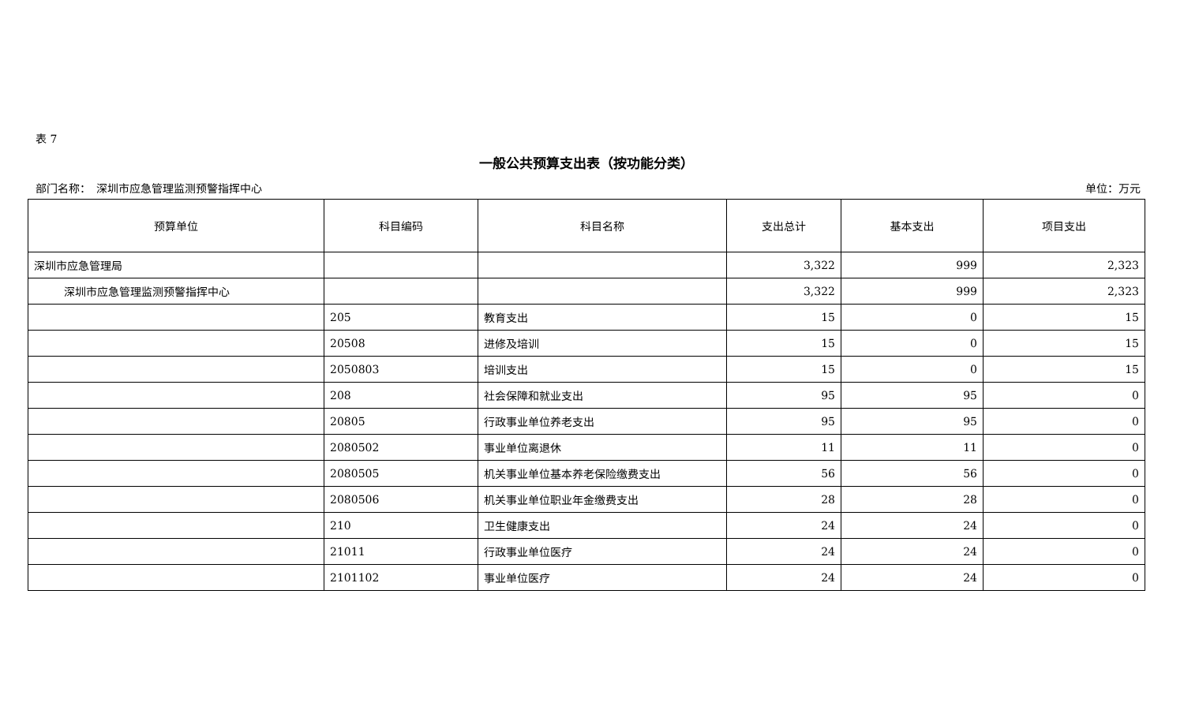表 7
一般公共预算支出表（按功能分类）
部门名称：　深圳市应急管理监测预警指挥中心 单位：万元
| 预算单位 | 科目编码 | 科目名称 | 支出总计 | 基本支出 | 项目支出 |
| --- | --- | --- | --- | --- | --- |
| 深圳市应急管理局 | | | 3,322 | 999 | 2,323 |
| 深圳市应急管理监测预警指挥中心 | | | 3,322 | 999 | 2,323 |
| | 205 | 教育支出 | 15 | 0 | 15 |
| | 20508 | 进修及培训 | 15 | 0 | 15 |
| | 2050803 | 培训支出 | 15 | 0 | 15 |
| | 208 | 社会保障和就业支出 | 95 | 95 | 0 |
| | 20805 | 行政事业单位养老支出 | 95 | 95 | 0 |
| | 2080502 | 事业单位离退休 | 11 | 11 | 0 |
| | 2080505 | 机关事业单位基本养老保险缴费支出 | 56 | 56 | 0 |
| | 2080506 | 机关事业单位职业年金缴费支出 | 28 | 28 | 0 |
| | 210 | 卫生健康支出 | 24 | 24 | 0 |
| | 21011 | 行政事业单位医疗 | 24 | 24 | 0 |
| | 2101102 | 事业单位医疗 | 24 | 24 | 0 |